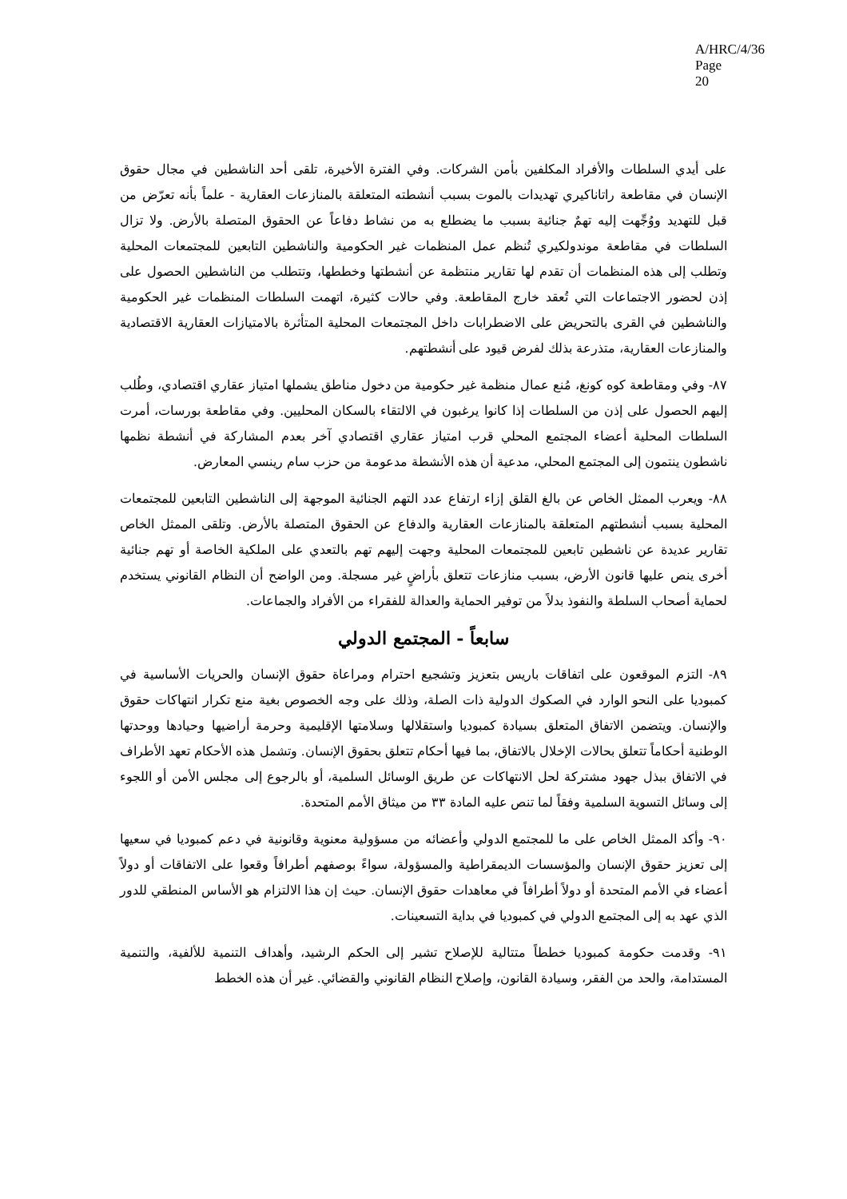A/HRC/4/36
Page 20
على أيدي السلطات والأفراد المكلفين بأمن الشركات. وفي الفترة الأخيرة، تلقى أحد الناشطين في مجال حقوق الإنسان في مقاطعة راتاناكيري تهديدات بالموت بسبب أنشطته المتعلقة بالمنازعات العقارية - علماً بأنه تعرّض من قبل للتهديد ووُجِّهت إليه تهمٌ جنائية بسبب ما يضطلع به من نشاط دفاعاً عن الحقوق المتصلة بالأرض. ولا تزال السلطات في مقاطعة موندولكيري تُنظم عمل المنظمات غير الحكومية والناشطين التابعين للمجتمعات المحلية وتطلب إلى هذه المنظمات أن تقدم لها تقارير منتظمة عن أنشطتها وخططها، وتتطلب من الناشطين الحصول على إذن لحضور الاجتماعات التي تُعقد خارج المقاطعة. وفي حالات كثيرة، اتهمت السلطات المنظمات غير الحكومية والناشطين في القرى بالتحريض على الاضطرابات داخل المجتمعات المحلية المتأثرة بالامتيازات العقارية الاقتصادية والمنازعات العقارية، متذرعة بذلك لفرض قيود على أنشطتهم.
٨٧- وفي ومقاطعة كوه كونغ، مُنع عمال منظمة غير حكومية من دخول مناطق يشملها امتياز عقاري اقتصادي، وطُلب إليهم الحصول على إذن من السلطات إذا كانوا يرغبون في الالتقاء بالسكان المحليين. وفي مقاطعة بورسات، أمرت السلطات المحلية أعضاء المجتمع المحلي قرب امتياز عقاري اقتصادي آخر بعدم المشاركة في أنشطة نظمها ناشطون ينتمون إلى المجتمع المحلي، مدعية أن هذه الأنشطة مدعومة من حزب سام رينسي المعارض.
٨٨- ويعرب الممثل الخاص عن بالغ القلق إزاء ارتفاع عدد التهم الجنائية الموجهة إلى الناشطين التابعين للمجتمعات المحلية بسبب أنشطتهم المتعلقة بالمنازعات العقارية والدفاع عن الحقوق المتصلة بالأرض. وتلقى الممثل الخاص تقارير عديدة عن ناشطين تابعين للمجتمعات المحلية وجهت إليهم تهم بالتعدي على الملكية الخاصة أو تهم جنائية أخرى ينص عليها قانون الأرض، بسبب منازعات تتعلق بأراضٍ غير مسجلة. ومن الواضح أن النظام القانوني يستخدم لحماية أصحاب السلطة والنفوذ بدلاً من توفير الحماية والعدالة للفقراء من الأفراد والجماعات.
سابعاً - المجتمع الدولي
٨٩- التزم الموقعون على اتفاقات باريس بتعزيز وتشجيع احترام ومراعاة حقوق الإنسان والحريات الأساسية في كمبوديا على النحو الوارد في الصكوك الدولية ذات الصلة، وذلك على وجه الخصوص بغية منع تكرار انتهاكات حقوق والإنسان. ويتضمن الاتفاق المتعلق بسيادة كمبوديا واستقلالها وسلامتها الإقليمية وحرمة أراضيها وحيادها ووحدتها الوطنية أحكاماً تتعلق بحالات الإخلال بالاتفاق، بما فيها أحكام تتعلق بحقوق الإنسان. وتشمل هذه الأحكام تعهد الأطراف في الاتفاق ببذل جهود مشتركة لحل الانتهاكات عن طريق الوسائل السلمية، أو بالرجوع إلى مجلس الأمن أو اللجوء إلى وسائل التسوية السلمية وفقاً لما تنص عليه المادة ٣٣ من ميثاق الأمم المتحدة.
٩٠- وأكد الممثل الخاص على ما للمجتمع الدولي وأعضائه من مسؤولية معنوية وقانونية في دعم كمبوديا في سعيها إلى تعزيز حقوق الإنسان والمؤسسات الديمقراطية والمسؤولة، سواءً بوصفهم أطرافاً وقعوا على الاتفاقات أو دولاً أعضاء في الأمم المتحدة أو دولاً أطرافاً في معاهدات حقوق الإنسان. حيث إن هذا الالتزام هو الأساس المنطقي للدور الذي عهد به إلى المجتمع الدولي في كمبوديا في بداية التسعينات.
٩١- وقدمت حكومة كمبوديا خططاً متتالية للإصلاح تشير إلى الحكم الرشيد، وأهداف التنمية للألفية، والتنمية المستدامة، والحد من الفقر، وسيادة القانون، وإصلاح النظام القانوني والقضائي. غير أن هذه الخطط